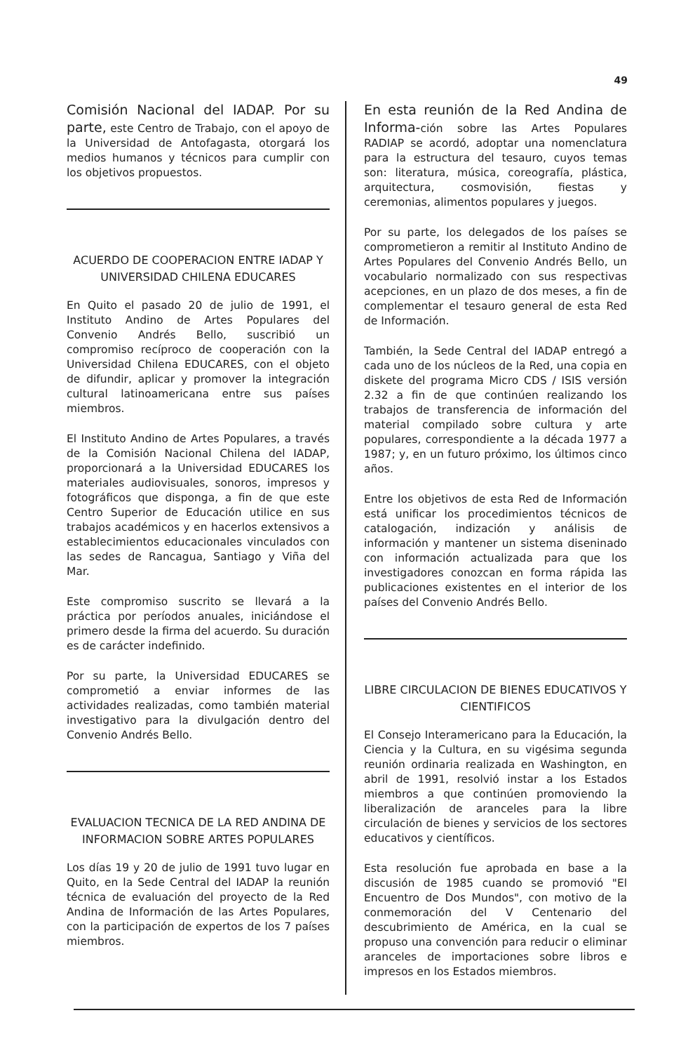49
Comisión Nacional del IADAP. Por su parte, este Centro de Trabajo, con el apoyo de la Universidad de Antofagasta, otorgará los medios humanos y técnicos para cumplir con los objetivos propuestos.
ACUERDO DE COOPERACION ENTRE IADAP Y UNIVERSIDAD CHILENA EDUCARES
En Quito el pasado 20 de julio de 1991, el Instituto Andino de Artes Populares del Convenio Andrés Bello, suscribió un compromiso recíproco de cooperación con la Universidad Chilena EDUCARES, con el objeto de difundir, aplicar y promover la integración cultural latinoamericana entre sus países miembros.
El Instituto Andino de Artes Populares, a través de la Comisión Nacional Chilena del IADAP, proporcionará a la Universidad EDUCARES los materiales audiovisuales, sonoros, impresos y fotográficos que disponga, a fin de que este Centro Superior de Educación utilice en sus trabajos académicos y en hacerlos extensivos a establecimientos educacionales vinculados con las sedes de Rancagua, Santiago y Viña del Mar.
Este compromiso suscrito se llevará a la práctica por períodos anuales, iniciándose el primero desde la firma del acuerdo. Su duración es de carácter indefinido.
Por su parte, la Universidad EDUCARES se comprometió a enviar informes de las actividades realizadas, como también material investigativo para la divulgación dentro del Convenio Andrés Bello.
EVALUACION TECNICA DE LA RED ANDINA DE INFORMACION SOBRE ARTES POPULARES
Los días 19 y 20 de julio de 1991 tuvo lugar en Quito, en la Sede Central del IADAP la reunión técnica de evaluación del proyecto de la Red Andina de Información de las Artes Populares, con la participación de expertos de los 7 países miembros.
En esta reunión de la Red Andina de Informa-ción sobre las Artes Populares RADIAP se acordó, adoptar una nomenclatura para la estructura del tesauro, cuyos temas son: literatura, música, coreografía, plástica, arquitectura, cosmovisión, fiestas y ceremonias, alimentos populares y juegos.
Por su parte, los delegados de los países se comprometieron a remitir al Instituto Andino de Artes Populares del Convenio Andrés Bello, un vocabulario normalizado con sus respectivas acepciones, en un plazo de dos meses, a fin de complementar el tesauro general de esta Red de Información.
También, la Sede Central del IADAP entregó a cada uno de los núcleos de la Red, una copia en diskete del programa Micro CDS / ISIS versión 2.32 a fin de que continúen realizando los trabajos de transferencia de información del material compilado sobre cultura y arte populares, correspondiente a la década 1977 a 1987; y, en un futuro próximo, los últimos cinco años.
Entre los objetivos de esta Red de Información está unificar los procedimientos técnicos de catalogación, indización y análisis de información y mantener un sistema diseninado con información actualizada para que los investigadores conozcan en forma rápida las publicaciones existentes en el interior de los países del Convenio Andrés Bello.
LIBRE CIRCULACION DE BIENES EDUCATIVOS Y CIENTIFICOS
El Consejo Interamericano para la Educación, la Ciencia y la Cultura, en su vigésima segunda reunión ordinaria realizada en Washington, en abril de 1991, resolvió instar a los Estados miembros a que continúen promoviendo la liberalización de aranceles para la libre circulación de bienes y servicios de los sectores educativos y científicos.
Esta resolución fue aprobada en base a la discusión de 1985 cuando se promovió "El Encuentro de Dos Mundos", con motivo de la conmemoración del V Centenario del descubrimiento de América, en la cual se propuso una convención para reducir o eliminar aranceles de importaciones sobre libros e impresos en los Estados miembros.